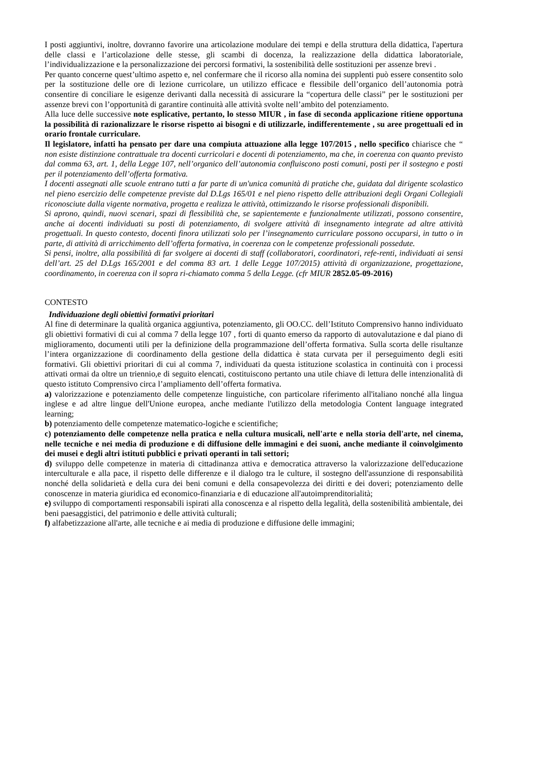I posti aggiuntivi, inoltre, dovranno favorire una articolazione modulare dei tempi e della struttura della didattica, l'apertura delle classi e l’articolazione delle stesse, gli scambi di docenza, la realizzazione della didattica laboratoriale, l’individualizzazione e la personalizzazione dei percorsi formativi, la sostenibilità delle sostituzioni per assenze brevi .
Per quanto concerne quest’ultimo aspetto e, nel confermare che il ricorso alla nomina dei supplenti può essere consentito solo per la sostituzione delle ore di lezione curricolare, un utilizzo efficace e flessibile dell’organico dell’autonomia potrà consentire di conciliare le esigenze derivanti dalla necessità di assicurare la “copertura delle classi” per le sostituzioni per assenze brevi con l’opportunità di garantire continuità alle attività svolte nell’ambito del potenziamento.
Alla luce delle successive note esplicative, pertanto, lo stesso MIUR , in fase di seconda applicazione ritiene opportuna la possibilità di razionalizzare le risorse rispetto ai bisogni e di utilizzarle, indifferentemente , su aree progettuali ed in orario frontale curriculare.
Il legislatore, infatti ha pensato per dare una compiuta attuazione alla legge 107/2015 , nello specifico chiarisce che “ non esiste distinzione contrattuale tra docenti curricolari e docenti di potenziamento, ma che, in coerenza con quanto previsto dal comma 63, art. 1, della Legge 107, nell’organico dell’autonomia confluiscono posti comuni, posti per il sostegno e posti per il potenziamento dell’offerta formativa.
I docenti assegnati alle scuole entrano tutti a far parte di un'unica comunità di pratiche che, guidata dal dirigente scolastico nel pieno esercizio delle competenze previste dal D.Lgs 165/01 e nel pieno rispetto delle attribuzioni degli Organi Collegiali riconosciute dalla vigente normativa, progetta e realizza le attività, ottimizzando le risorse professionali disponibili.
Si aprono, quindi, nuovi scenari, spazi di flessibilità che, se sapientemente e funzionalmente utilizzati, possono consentire, anche ai docenti individuati su posti di potenziamento, di svolgere attività di insegnamento integrate ad altre attività progettuali. In questo contesto, docenti finora utilizzati solo per l’insegnamento curriculare possono occuparsi, in tutto o in parte, di attività di arricchimento dell’offerta formativa, in coerenza con le competenze professionali possedute.
Si pensi, inoltre, alla possibilità di far svolgere ai docenti di staff (collaboratori, coordinatori, refe-renti, individuati ai sensi dell’art. 25 del D.Lgs 165/2001 e del comma 83 art. 1 delle Legge 107/2015) attività di organizzazione, progettazione, coordinamento, in coerenza con il sopra ri-chiamato comma 5 della Legge. (cfr MIUR 2852.05-09-2016)
CONTESTO
Individuazione degli obiettivi formativi prioritari
Al fine di determinare la qualità organica aggiuntiva, potenziamento, gli OO.CC. dell’Istituto Comprensivo hanno individuato gli obiettivi formativi di cui al comma 7 della legge 107 , forti di quanto emerso da rapporto di autovalutazione e dal piano di miglioramento, documenti utili per la definizione della programmazione dell’offerta formativa. Sulla scorta delle risultanze l’intera organizzazione di coordinamento della gestione della didattica è stata curvata per il perseguimento degli esiti formativi. Gli obiettivi prioritari di cui al comma 7, individuati da questa istituzione scolastica in continuità con i processi attivati ormai da oltre un triennio,e di seguito elencati, costituiscono pertanto una utile chiave di lettura delle intenzionalità di questo istituto Comprensivo circa l’ampliamento dell’offerta formativa.
a) valorizzazione e potenziamento delle competenze linguistiche, con particolare riferimento all'italiano nonché alla lingua inglese e ad altre lingue dell'Unione europea, anche mediante l'utilizzo della metodologia Content language integrated learning;
b) potenziamento delle competenze matematico-logiche e scientifiche;
c) potenziamento delle competenze nella pratica e nella cultura musicali, nell'arte e nella storia dell'arte, nel cinema, nelle tecniche e nei media di produzione e di diffusione delle immagini e dei suoni, anche mediante il coinvolgimento dei musei e degli altri istituti pubblici e privati operanti in tali settori;
d) sviluppo delle competenze in materia di cittadinanza attiva e democratica attraverso la valorizzazione dell'educazione interculturale e alla pace, il rispetto delle differenze e il dialogo tra le culture, il sostegno dell'assunzione di responsabilità nonché della solidarietà e della cura dei beni comuni e della consapevolezza dei diritti e dei doveri; potenziamento delle conoscenze in materia giuridica ed economico-finanziaria e di educazione all'autoimprenditorialità;
e) sviluppo di comportamenti responsabili ispirati alla conoscenza e al rispetto della legalità, della sostenibilità ambientale, dei beni paesaggistici, del patrimonio e delle attività culturali;
f) alfabetizzazione all'arte, alle tecniche e ai media di produzione e diffusione delle immagini;